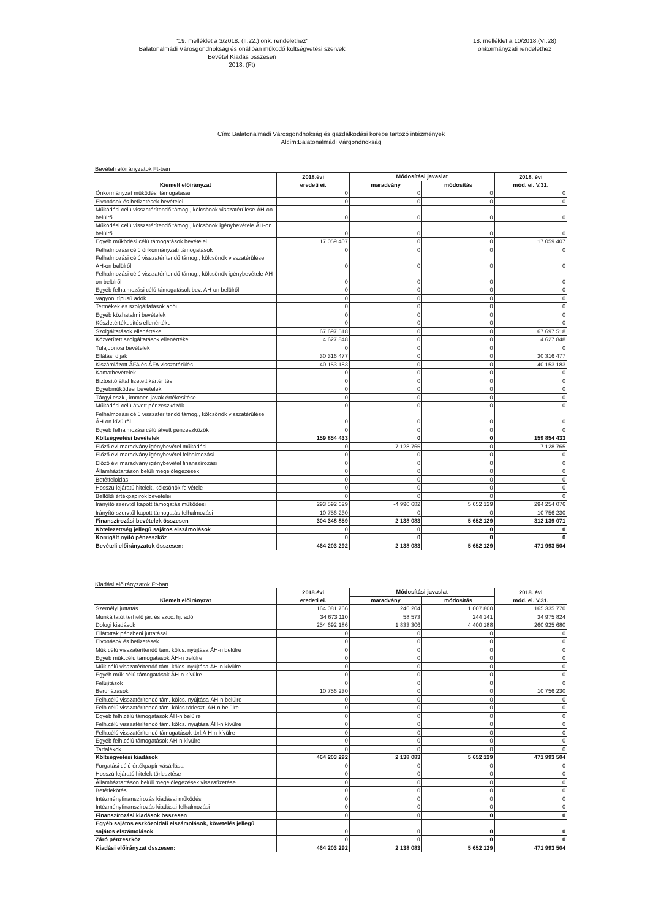"19. melléklet a 3/2018. (II.22.) önk. rendelethez"
Balatonalmádi Városgondnokság és önállóan működő költségvetési szervek
Bevétel Kiadás összesen
2018. (Ft)
18. melléklet a 10/2018.(VI.28)
önkormányzati rendelethez
Cím: Balatonalmádi Városgondnokság és gazdálkodási körébe tartozó intézmények
Alcím:Balatonalmádi Várgondnokság
Bevételi előirányzatok Ft-ban
| Kiemelt előirányzat | 2018.évi eredeti ei. | Módosítási javaslat | | 2018. évi mód. ei. V.31. |
| --- | --- | --- | --- | --- |
| | | maradvány | módosítás | |
| Önkormányzat működési támogatásai | 0 | 0 | 0 | 0 |
| Elvonások és befizetések bevételei | 0 | 0 | 0 | 0 |
| Működési célú visszatérítendő támog., kölcsönök visszatérülése ÁH-on belülről | 0 | 0 | 0 | 0 |
| Működési célú visszatérítendő támog., kölcsönök igénybevétele ÁH-on belülről | 0 | 0 | 0 | 0 |
| Egyéb működési célú támogatások bevételei | 17 059 407 | 0 | 0 | 17 059 407 |
| Felhalmozási célú önkormányzati támogatások | 0 | 0 | 0 | 0 |
| Felhalmozási célú visszatérítendő támog., kölcsönök visszatérülése ÁH-on belülről | 0 | 0 | 0 | 0 |
| Felhalmozási célú visszatérítendő támog., kölcsönök igénybevétele ÁH-on belülről | 0 | 0 | 0 | 0 |
| Egyéb felhalmozási célú támogatások bev. ÁH-on belülről | 0 | 0 | 0 | 0 |
| Vagyoni típusú adók | 0 | 0 | 0 | 0 |
| Termékek és szolgáltatások adói | 0 | 0 | 0 | 0 |
| Egyéb közhatalmi bevételek | 0 | 0 | 0 | 0 |
| Készletértékesítés ellenértéke | 0 | 0 | 0 | 0 |
| Szolgáltatások ellenértéke | 67 697 518 | 0 | 0 | 67 697 518 |
| Közvetített szolgáltatások ellenértéke | 4 627 848 | 0 | 0 | 4 627 848 |
| Tulajdonosi bevételek | 0 | 0 | 0 | 0 |
| Ellátási díjak | 30 316 477 | 0 | 0 | 30 316 477 |
| Kiszámlázott ÁFA és ÁFA visszatérülés | 40 153 183 | 0 | 0 | 40 153 183 |
| Kamatbevételek | 0 | 0 | 0 | 0 |
| Biztosító által fizetett kártérítés | 0 | 0 | 0 | 0 |
| Egyébműködési bevételek | 0 | 0 | 0 | 0 |
| Tárgyi eszk., immaer. javak értékesítése | 0 | 0 | 0 | 0 |
| Működési célú átvett pénzeszközök | 0 | 0 | 0 | 0 |
| Felhalmozási célú visszatérítendő támog., kölcsönök visszatérülése ÁH-on kívülről | 0 | 0 | 0 | 0 |
| Egyéb felhalmozási célú átvett pénzeszközök | 0 | 0 | 0 | 0 |
| Költségvetési bevételek | 159 854 433 | 0 | 0 | 159 854 433 |
| Előző évi maradvány igénybevétel működési | 0 | 7 128 765 | 0 | 7 128 765 |
| Előző évi maradvány igénybevétel felhalmozási | 0 | 0 | 0 | 0 |
| Előző évi maradvány igénybevétel finanszírozási | 0 | 0 | 0 | 0 |
| Államháztartáson belüli megelőlegezések | 0 | 0 | 0 | 0 |
| Betétfeloldás | 0 | 0 | 0 | 0 |
| Hosszú lejáratú hitelek, kölcsönök felvétele | 0 | 0 | 0 | 0 |
| Belföldi értékpapírok bevételei | 0 | 0 | 0 | 0 |
| Irányító szervtől kapott támogatás működési | 293 592 629 | -4 990 682 | 5 652 129 | 294 254 076 |
| Irányító szervtől kapott támogatás felhalmozási | 10 756 230 | 0 | 0 | 10 756 230 |
| Finanszírozási bevételek összesen | 304 348 859 | 2 138 083 | 5 652 129 | 312 139 071 |
| Kötelezettség jellegű sajátos elszámolások | 0 | 0 | 0 | 0 |
| Korrigált nyitó pénzeszköz | 0 | 0 | 0 | 0 |
| Bevételi előirányzatok összesen: | 464 203 292 | 2 138 083 | 5 652 129 | 471 993 504 |
Kiadási előirányzatok Ft-ban
| Kiemelt előirányzat | 2018.évi eredeti ei. | Módosítási javaslat | | 2018. évi mód. ei. V.31. |
| --- | --- | --- | --- | --- |
| | | maradvány | módosítás | |
| Személyi juttatás | 164 081 766 | 246 204 | 1 007 800 | 165 335 770 |
| Munkáltatót terhelő jár. és szoc. hj. adó | 34 673 110 | 58 573 | 244 141 | 34 975 824 |
| Dologi kiadások | 254 692 186 | 1 833 306 | 4 400 188 | 260 925 680 |
| Ellátottak pénzbeni juttatásai | 0 | 0 | 0 | 0 |
| Elvonások és befizetések | 0 | 0 | 0 | 0 |
| Műk.célú visszatérítendő tám. kölcs. nyújtása ÁH-n belülre | 0 | 0 | 0 | 0 |
| Egyéb műk.célú támogatások ÁH-n belülre | 0 | 0 | 0 | 0 |
| Műk.célú visszatérítendő tám. kölcs. nyújtása ÁH-n kívülre | 0 | 0 | 0 | 0 |
| Egyéb műk.célú támogatások ÁH-n kívülre | 0 | 0 | 0 | 0 |
| Felújítások | 0 | 0 | 0 | 0 |
| Beruházások | 10 756 230 | 0 | 0 | 10 756 230 |
| Felh.célú visszatérítendő tám. kölcs. nyújtása ÁH-n belülre | 0 | 0 | 0 | 0 |
| Felh.célú visszatérítendő tám. kölcs.törleszt. ÁH-n belülre | 0 | 0 | 0 | 0 |
| Egyéb felh.célú támogatások ÁH-n belülre | 0 | 0 | 0 | 0 |
| Felh.célú visszatérítendő tám. kölcs. nyújtása ÁH-n kívülre | 0 | 0 | 0 | 0 |
| Felh.célú visszatérítendő támogatások törl.Á H-n kívülre | 0 | 0 | 0 | 0 |
| Egyéb felh.célú támogatások ÁH-n kívülre | 0 | 0 | 0 | 0 |
| Tartalékok | 0 | 0 | 0 | 0 |
| Költségvetési kiadások | 464 203 292 | 2 138 083 | 5 652 129 | 471 993 504 |
| Forgatási célú értékpapír vásárlása | 0 | 0 | 0 | 0 |
| Hosszú lejáratú hitelek törlesztése | 0 | 0 | 0 | 0 |
| Államháztartáson belüli megelőlegezések visszafizetése | 0 | 0 | 0 | 0 |
| Betétlekötés | 0 | 0 | 0 | 0 |
| Intézményfinanszírozás kiadásai működési | 0 | 0 | 0 | 0 |
| Intézményfinanszírozás kiadásai felhalmozási | 0 | 0 | 0 | 0 |
| Finanszírozási kiadások összesen | 0 | 0 | 0 | 0 |
| Egyéb sajátos eszközoldali elszámolások, követelés jellegű sajátos elszámolások | 0 | 0 | 0 | 0 |
| Záró pénzeszköz | 0 | 0 | 0 | 0 |
| Kiadási előirányzat összesen: | 464 203 292 | 2 138 083 | 5 652 129 | 471 993 504 |